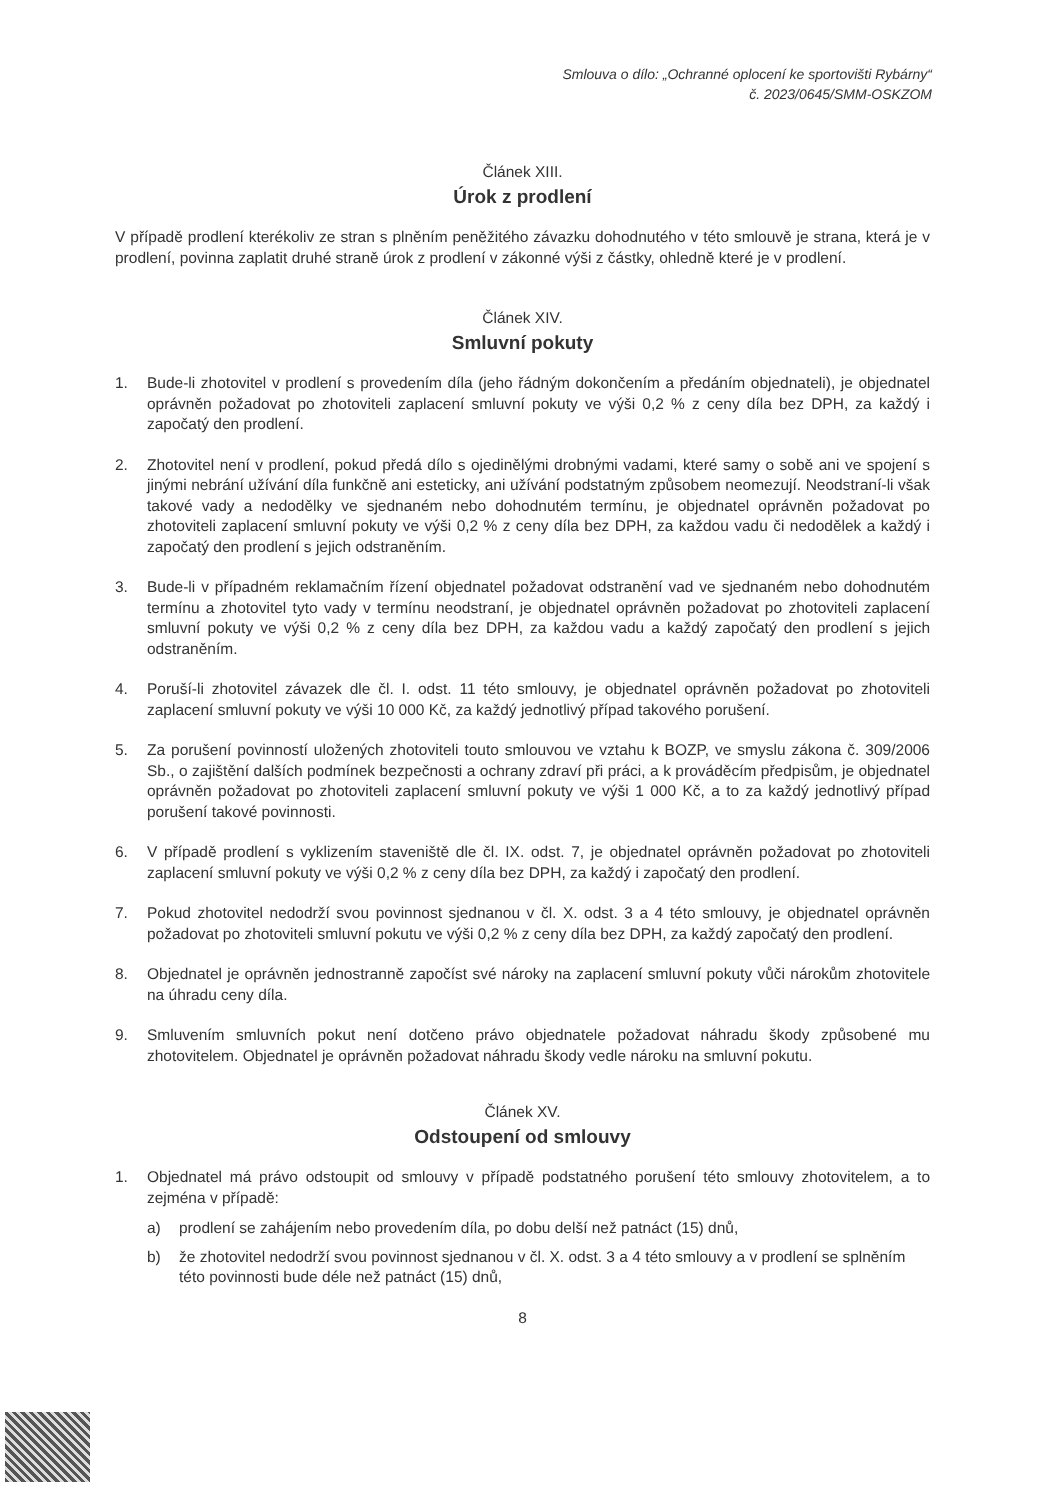Smlouva o dílo: „Ochranné oplocení ke sportovišti Rybárny“
č. 2023/0645/SMM-OSKZOM
Článek XIII.
Úrok z prodlení
V případě prodlení kterékoliv ze stran s plněním peněžitého závazku dohodnutého v této smlouvě je strana, která je v prodlení, povinna zaplatit druhé straně úrok z prodlení v zákonné výši z částky, ohledně které je v prodlení.
Článek XIV.
Smluvní pokuty
1. Bude-li zhotovitel v prodlení s provedením díla (jeho řádným dokončením a předáním objednateli), je objednatel oprávněn požadovat po zhotoviteli zaplacení smluvní pokuty ve výši 0,2 % z ceny díla bez DPH, za každý i započatý den prodlení.
2. Zhotovitel není v prodlení, pokud předá dílo s ojedinělými drobnými vadami, které samy o sobě ani ve spojení s jinými nebrání užívání díla funkčně ani esteticky, ani užívání podstatným způsobem neomezují. Neodstraní-li však takové vady a nedodělky ve sjednaném nebo dohodnutém termínu, je objednatel oprávněn požadovat po zhotoviteli zaplacení smluvní pokuty ve výši 0,2 % z ceny díla bez DPH, za každou vadu či nedodělek a každý i započatý den prodlení s jejich odstraněním.
3. Bude-li v případném reklamačním řízení objednatel požadovat odstranění vad ve sjednaném nebo dohodnutém termínu a zhotovitel tyto vady v termínu neodstraní, je objednatel oprávněn požadovat po zhotoviteli zaplacení smluvní pokuty ve výši 0,2 % z ceny díla bez DPH, za každou vadu a každý započatý den prodlení s jejich odstraněním.
4. Poruší-li zhotovitel závazek dle čl. I. odst. 11 této smlouvy, je objednatel oprávněn požadovat po zhotoviteli zaplacení smluvní pokuty ve výši 10 000 Kč, za každý jednotlivý případ takového porušení.
5. Za porušení povinností uložených zhotoviteli touto smlouvou ve vztahu k BOZP, ve smyslu zákona č. 309/2006 Sb., o zajištění dalších podmínek bezpečnosti a ochrany zdraví při práci, a k prováděcím předpisům, je objednatel oprávněn požadovat po zhotoviteli zaplacení smluvní pokuty ve výši 1 000 Kč, a to za každý jednotlivý případ porušení takové povinnosti.
6. V případě prodlení s vyklizením staveniště dle čl. IX. odst. 7, je objednatel oprávněn požadovat po zhotoviteli zaplacení smluvní pokuty ve výši 0,2 % z ceny díla bez DPH, za každý i započatý den prodlení.
7. Pokud zhotovitel nedodrží svou povinnost sjednanou v čl. X. odst. 3 a 4 této smlouvy, je objednatel oprávněn požadovat po zhotoviteli smluvní pokutu ve výši 0,2 % z ceny díla bez DPH, za každý započatý den prodlení.
8. Objednatel je oprávněn jednostranně započíst své nároky na zaplacení smluvní pokuty vůči nárokům zhotovitele na úhradu ceny díla.
9. Smluvením smluvních pokut není dotčeno právo objednatele požadovat náhradu škody způsobené mu zhotovitelem. Objednatel je oprávněn požadovat náhradu škody vedle nároku na smluvní pokutu.
Článek XV.
Odstoupení od smlouvy
1. Objednatel má právo odstoupit od smlouvy v případě podstatného porušení této smlouvy zhotovitelem, a to zejména v případě:
a) prodlení se zahájením nebo provedením díla, po dobu delší než patnáct (15) dnů,
b) že zhotovitel nedodrží svou povinnost sjednanou v čl. X. odst. 3 a 4 této smlouvy a v prodlení se splněním této povinnosti bude déle než patnáct (15) dnů,
8